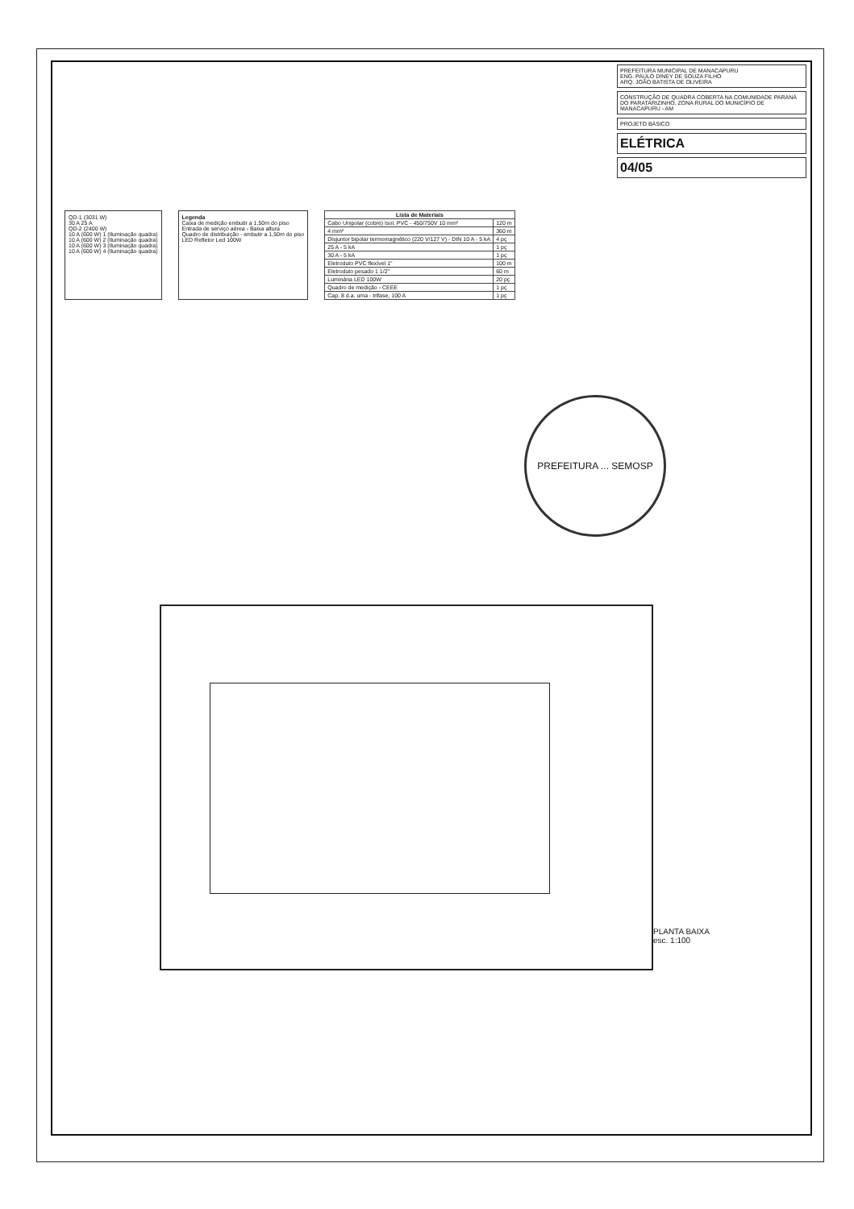PREFEITURA MUNICIPAL DE MANACAPURU
ENG. PAULO DINEY DE SOUZA FILHO
ARQ. JOÃO BATISTA DE OLIVEIRA
CONSTRUÇÃO DE QUADRA COBERTA NA COMUNIDADE PARANÁ DO PARATARIZINHO, ZONA RURAL DO MUNICÍPIO DE MANACAPURU - AM
PROJETO BÁSICO
ELÉTRICA
04/05
QD-1 (3031 W)
30 A 25 A
QD-2 (2400 W)
10 A (600 W) 1 (Iluminação quadra)
10 A (600 W) 2 (Iluminação quadra)
10 A (600 W) 3 (Iluminação quadra)
10 A (600 W) 4 (Iluminação quadra)
Legenda
Caixa de medição embutir a 1,50m do piso
Entrada de serviço aérea - Baixa altura
Quadro de distribuição - embutir a 1,50m do piso
LED Refletor Led 100W
| Lista de Materiais | |
| --- | --- |
| Cabo Unipolar (cobre) Isol. PVC - 450/750V 10 mm² | 120 m |
| 4 mm² | 360 m |
| Disjuntor bipolar termomagnético (220 V/127 V) - DIN 10 A - 5 kA | 4 pç |
| 25 A - 5 kA | 1 pç |
| 30 A - 5 kA | 1 pç |
| Eletroduto PVC flexível 1" | 100 m |
| Eletroduto pesado 1 1/2" | 60 m |
| Luminária LED 100W | 20 pç |
| Quadro de medição - CEEE | 1 pç |
| Cap. 8 d.a. uma - trifase, 100 A | 1 pç |
PREFEITURA ... SEMOSP
PLANTA BAIXA
esc. 1:100